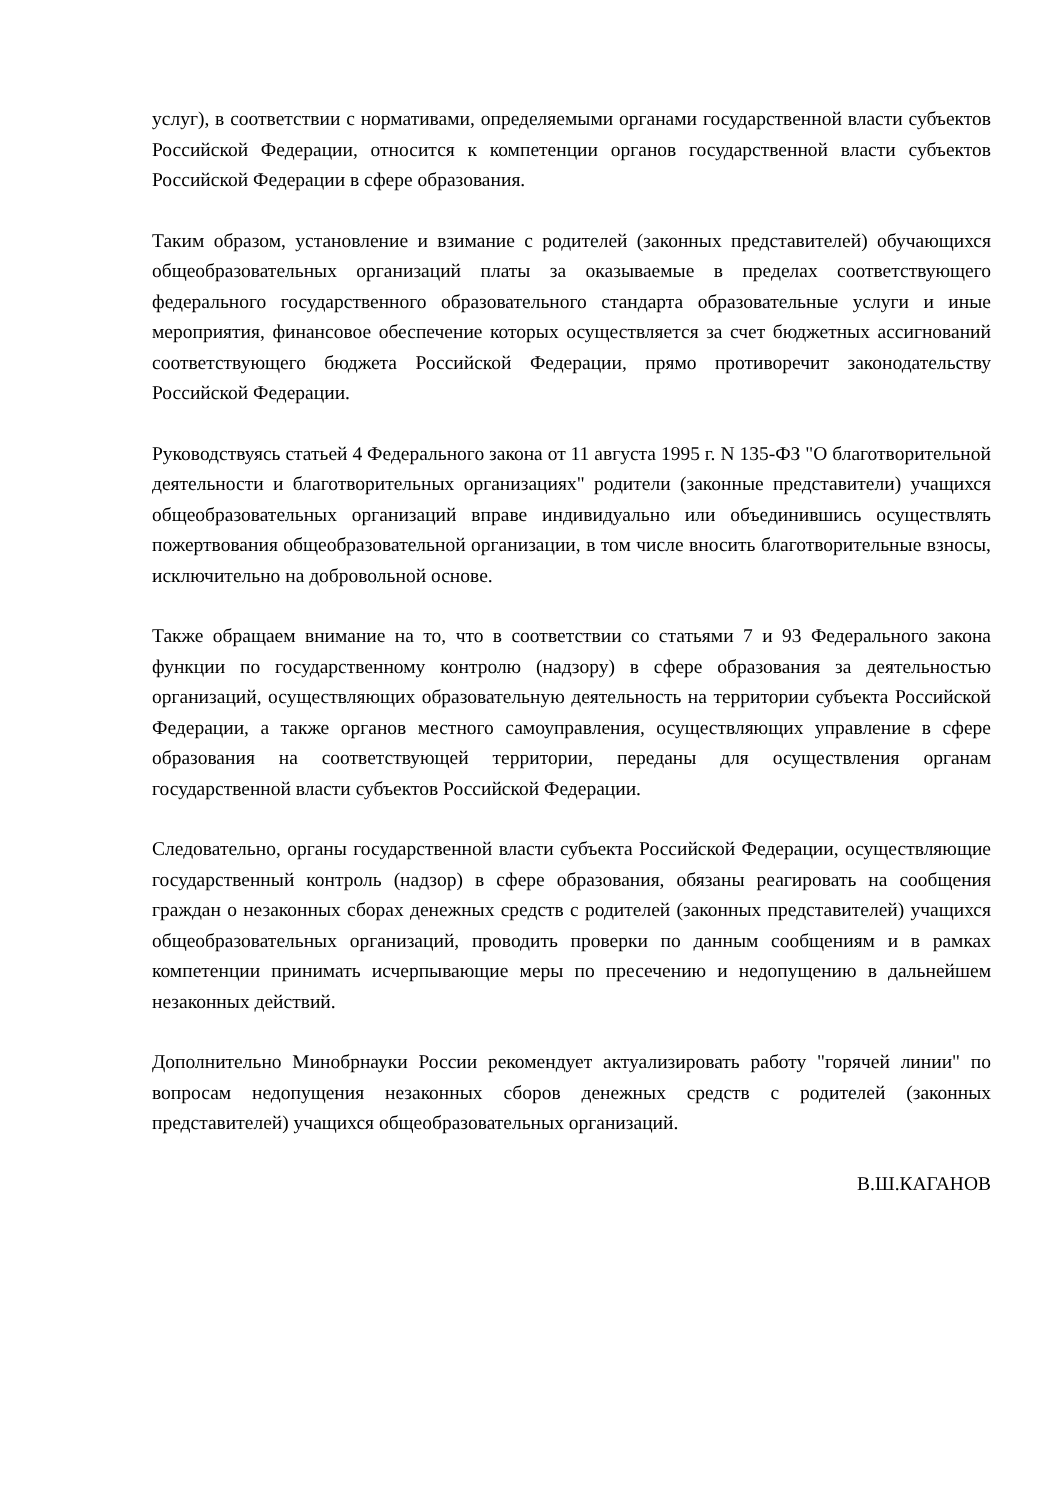услуг), в соответствии с нормативами, определяемыми органами государственной власти субъектов Российской Федерации, относится к компетенции органов государственной власти субъектов Российской Федерации в сфере образования.
Таким образом, установление и взимание с родителей (законных представителей) обучающихся общеобразовательных организаций платы за оказываемые в пределах соответствующего федерального государственного образовательного стандарта образовательные услуги и иные мероприятия, финансовое обеспечение которых осуществляется за счет бюджетных ассигнований соответствующего бюджета Российской Федерации, прямо противоречит законодательству Российской Федерации.
Руководствуясь статьей 4 Федерального закона от 11 августа 1995 г. N 135-ФЗ "О благотворительной деятельности и благотворительных организациях" родители (законные представители) учащихся общеобразовательных организаций вправе индивидуально или объединившись осуществлять пожертвования общеобразовательной организации, в том числе вносить благотворительные взносы, исключительно на добровольной основе.
Также обращаем внимание на то, что в соответствии со статьями 7 и 93 Федерального закона функции по государственному контролю (надзору) в сфере образования за деятельностью организаций, осуществляющих образовательную деятельность на территории субъекта Российской Федерации, а также органов местного самоуправления, осуществляющих управление в сфере образования на соответствующей территории, переданы для осуществления органам государственной власти субъектов Российской Федерации.
Следовательно, органы государственной власти субъекта Российской Федерации, осуществляющие государственный контроль (надзор) в сфере образования, обязаны реагировать на сообщения граждан о незаконных сборах денежных средств с родителей (законных представителей) учащихся общеобразовательных организаций, проводить проверки по данным сообщениям и в рамках компетенции принимать исчерпывающие меры по пресечению и недопущению в дальнейшем незаконных действий.
Дополнительно Минобрнауки России рекомендует актуализировать работу "горячей линии" по вопросам недопущения незаконных сборов денежных средств с родителей (законных представителей) учащихся общеобразовательных организаций.
В.Ш.КАГАНОВ